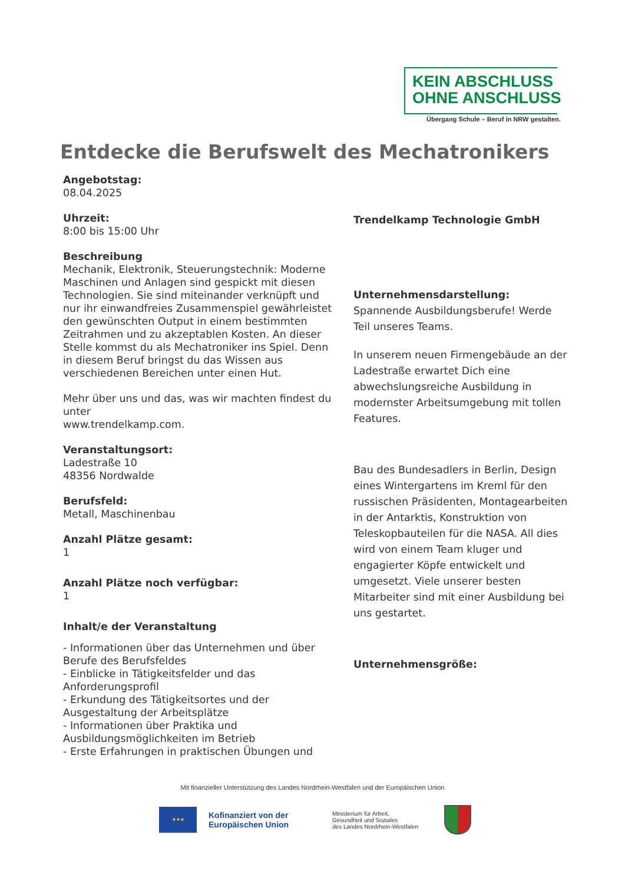KEIN ABSCHLUSS
OHNE ANSCHLUSS
Übergang Schule – Beruf in NRW gestalten.
Entdecke die Berufswelt des Mechatronikers
Angebotstag:
08.04.2025
Uhrzeit:
8:00 bis 15:00 Uhr
Beschreibung
Mechanik, Elektronik, Steuerungstechnik: Moderne Maschinen und Anlagen sind gespickt mit diesen Technologien. Sie sind miteinander verknüpft und nur ihr einwandfreies Zusammenspiel gewährleistet den gewünschten Output in einem bestimmten Zeitrahmen und zu akzeptablen Kosten. An dieser Stelle kommst du als Mechatroniker ins Spiel. Denn in diesem Beruf bringst du das Wissen aus verschiedenen Bereichen unter einen Hut.
Mehr über uns und das, was wir machten findest du unter
www.trendelkamp.com.
Veranstaltungsort:
Ladestraße 10
48356 Nordwalde
Berufsfeld:
Metall, Maschinenbau
Anzahl Plätze gesamt:
1
Anzahl Plätze noch verfügbar:
1
Inhalt/e der Veranstaltung
- Informationen über das Unternehmen und über Berufe des Berufsfeldes
- Einblicke in Tätigkeitsfelder und das Anforderungsprofil
- Erkundung des Tätigkeitsortes und der Ausgestaltung der Arbeitsplätze
- Informationen über Praktika und Ausbildungsmöglichkeiten im Betrieb
- Erste Erfahrungen in praktischen Übungen und
Trendelkamp Technologie GmbH
Unternehmensdarstellung:
Spannende Ausbildungsberufe! Werde Teil unseres Teams.
In unserem neuen Firmengebäude an der Ladestraße erwartet Dich eine abwechslungsreiche Ausbildung in modernster Arbeitsumgebung mit tollen Features.
Bau des Bundesadlers in Berlin, Design eines Wintergartens im Kreml für den russischen Präsidenten, Montagearbeiten in der Antarktis, Konstruktion von Teleskopbauteilen für die NASA. All dies wird von einem Team kluger und engagierter Köpfe entwickelt und umgesetzt. Viele unserer besten Mitarbeiter sind mit einer Ausbildung bei uns gestartet.
Unternehmensgröße:
Mit finanzieller Unterstützung des Landes Nordrhein-Westfalen und der Europäischen Union
★★★
Kofinanziert von der Europäischen Union
Ministerium für Arbeit,
Gesundheit und Soziales
des Landes Nordrhein-Westfalen